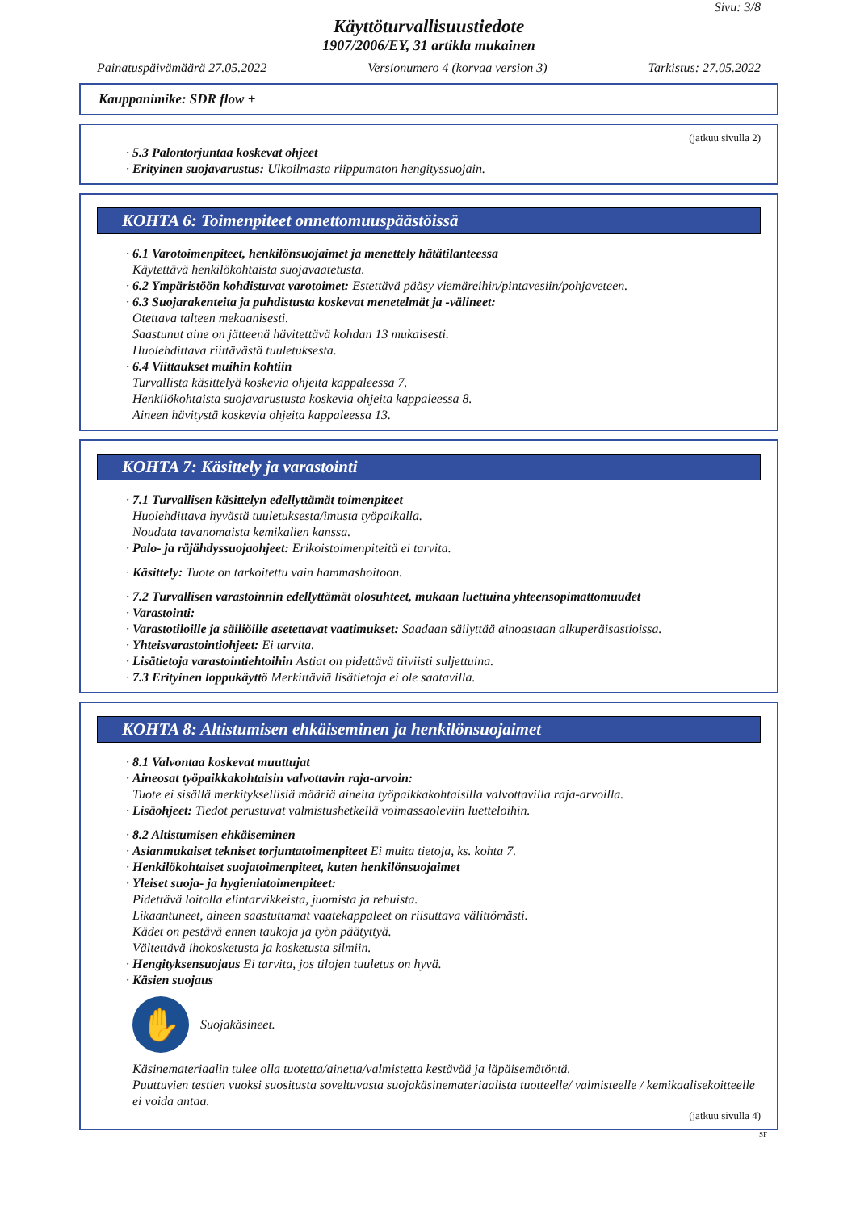Sivu: 3/8
Käyttöturvallisuustiedote
1907/2006/EY, 31 artikla mukainen
Painatuspäivämäärä 27.05.2022 Versionumero 4 (korvaa version 3) Tarkistus: 27.05.2022
Kauppanimike: SDR flow +
(jatkuu sivulla 2)
· 5.3 Palontorjuntaa koskevat ohjeet
· Erityinen suojavarustus: Ulkoilmasta riippumaton hengityssuojain.
KOHTA 6: Toimenpiteet onnettomuuspäästöissä
· 6.1 Varotoimenpiteet, henkilönsuojaimet ja menettely hätätilanteessa
Käytettävä henkilökohtaista suojavaatetusta.
· 6.2 Ympäristöön kohdistuvat varotoimet: Estettävä pääsy viemäreihin/pintavesiin/pohjaveteen.
· 6.3 Suojarakenteita ja puhdistusta koskevat menetelmät ja -välineet:
Otettava talteen mekaanisesti.
Saastunut aine on jätteenä hävitettävä kohdan 13 mukaisesti.
Huolehdittava riittävästä tuuletuksesta.
· 6.4 Viittaukset muihin kohtiin
Turvallista käsittelyä koskevia ohjeita kappaleessa 7.
Henkilökohtaista suojavarustusta koskevia ohjeita kappaleessa 8.
Aineen hävitystä koskevia ohjeita kappaleessa 13.
KOHTA 7: Käsittely ja varastointi
· 7.1 Turvallisen käsittelyn edellyttämät toimenpiteet
Huolehdittava hyvästä tuuletuksesta/imusta työpaikalla.
Noudata tavanomaista kemikalien kanssa.
· Palo- ja räjähdyssuojaohjeet: Erikoistoimenpiteitä ei tarvita.
· Käsittely: Tuote on tarkoitettu vain hammashoitoon.
· 7.2 Turvallisen varastoinnin edellyttämät olosuhteet, mukaan luettuina yhteensopimattomuudet
· Varastointi:
· Varastotiloille ja säiliöille asetettavat vaatimukset: Saadaan säilyttää ainoastaan alkuperäisastioissa.
· Yhteisvarastointiohjeet: Ei tarvita.
· Lisätietoja varastointiehtoihin Astiat on pidettävä tiiviisti suljettuina.
· 7.3 Erityinen loppukäyttö Merkittäviä lisätietoja ei ole saatavilla.
KOHTA 8: Altistumisen ehkäiseminen ja henkilönsuojaimet
· 8.1 Valvontaa koskevat muuttujat
· Aineosat työpaikkakohtaisin valvottavin raja-arvoin:
Tuote ei sisällä merkityksellisiä määriä aineita työpaikkakohtaisilla valvottavilla raja-arvoilla.
· Lisäohjeet: Tiedot perustuvat valmistushetkellä voimassaoleviin luetteloihin.
· 8.2 Altistumisen ehkäiseminen
· Asianmukaiset tekniset torjuntatoimenpiteet Ei muita tietoja, ks. kohta 7.
· Henkilökohtaiset suojatoimenpiteet, kuten henkilönsuojaimet
· Yleiset suoja- ja hygieniatoimenpiteet:
Pidettävä loitolla elintarvikkeista, juomista ja rehuista.
Likaantuneet, aineen saastuttamat vaatekappaleet on riisuttava välittömästi.
Kädet on pestävä ennen taukoja ja työn päätyttyä.
Vältettävä ihokosketusta ja kosketusta silmiin.
· Hengityksensuojaus Ei tarvita, jos tilojen tuuletus on hyvä.
· Käsien suojaus
✋
Suojakäsineet.
Käsinemateriaalin tulee olla tuotetta/ainetta/valmistetta kestävää ja läpäisemätöntä.
Puuttuvien testien vuoksi suositusta soveltuvasta suojakäsinemateriaalista tuotteelle/ valmisteelle / kemikaalisekoitteelle ei voida antaa.
(jatkuu sivulla 4)
SF